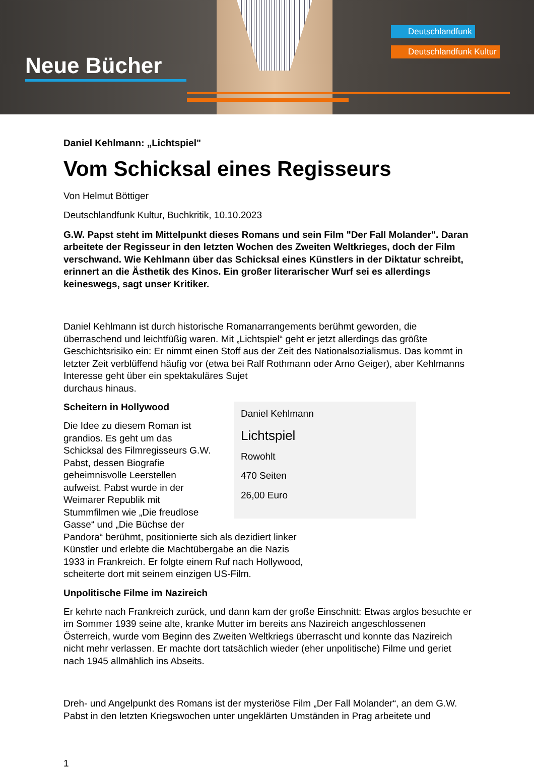Neue Bücher
Deutschlandfunk
Deutschlandfunk Kultur
Daniel Kehlmann: „Lichtspiel"
Vom Schicksal eines Regisseurs
Von Helmut Böttiger
Deutschlandfunk Kultur, Buchkritik, 10.10.2023
G.W. Papst steht im Mittelpunkt dieses Romans und sein Film "Der Fall Molander". Daran arbeitete der Regisseur in den letzten Wochen des Zweiten Weltkrieges, doch der Film verschwand. Wie Kehlmann über das Schicksal eines Künstlers in der Diktatur schreibt, erinnert an die Ästhetik des Kinos. Ein großer literarischer Wurf sei es allerdings keineswegs, sagt unser Kritiker.
Daniel Kehlmann ist durch historische Romanarrangements berühmt geworden, die überraschend und leichtfüßig waren. Mit „Lichtspiel“ geht er jetzt allerdings das größte Geschichtsrisiko ein: Er nimmt einen Stoff aus der Zeit des Nationalsozialismus. Das kommt in letzter Zeit verblüffend häufig vor (etwa bei Ralf Rothmann oder Arno Geiger), aber Kehlmanns Interesse geht über ein spektakuläres Sujet
durchaus hinaus.
Daniel Kehlmann
Lichtspiel
Rowohlt
470 Seiten
26,00 Euro
Scheitern in Hollywood
Die Idee zu diesem Roman ist grandios. Es geht um das Schicksal des Filmregisseurs G.W. Pabst, dessen Biografie geheimnisvolle Leerstellen aufweist. Pabst wurde in der Weimarer Republik mit Stummfilmen wie „Die freudlose Gasse“ und „Die Büchse der Pandora“ berühmt, positionierte sich als dezidiert linker Künstler und erlebte die Machtübergabe an die Nazis 1933 in Frankreich. Er folgte einem Ruf nach Hollywood, scheiterte dort mit seinem einzigen US-Film.
Unpolitische Filme im Nazireich
Er kehrte nach Frankreich zurück, und dann kam der große Einschnitt: Etwas arglos besuchte er im Sommer 1939 seine alte, kranke Mutter im bereits ans Nazireich angeschlossenen Österreich, wurde vom Beginn des Zweiten Weltkriegs überrascht und konnte das Nazireich nicht mehr verlassen. Er machte dort tatsächlich wieder (eher unpolitische) Filme und geriet nach 1945 allmählich ins Abseits.
Dreh- und Angelpunkt des Romans ist der mysteriöse Film „Der Fall Molander“, an dem G.W. Pabst in den letzten Kriegswochen unter ungeklärten Umständen in Prag arbeitete und
1